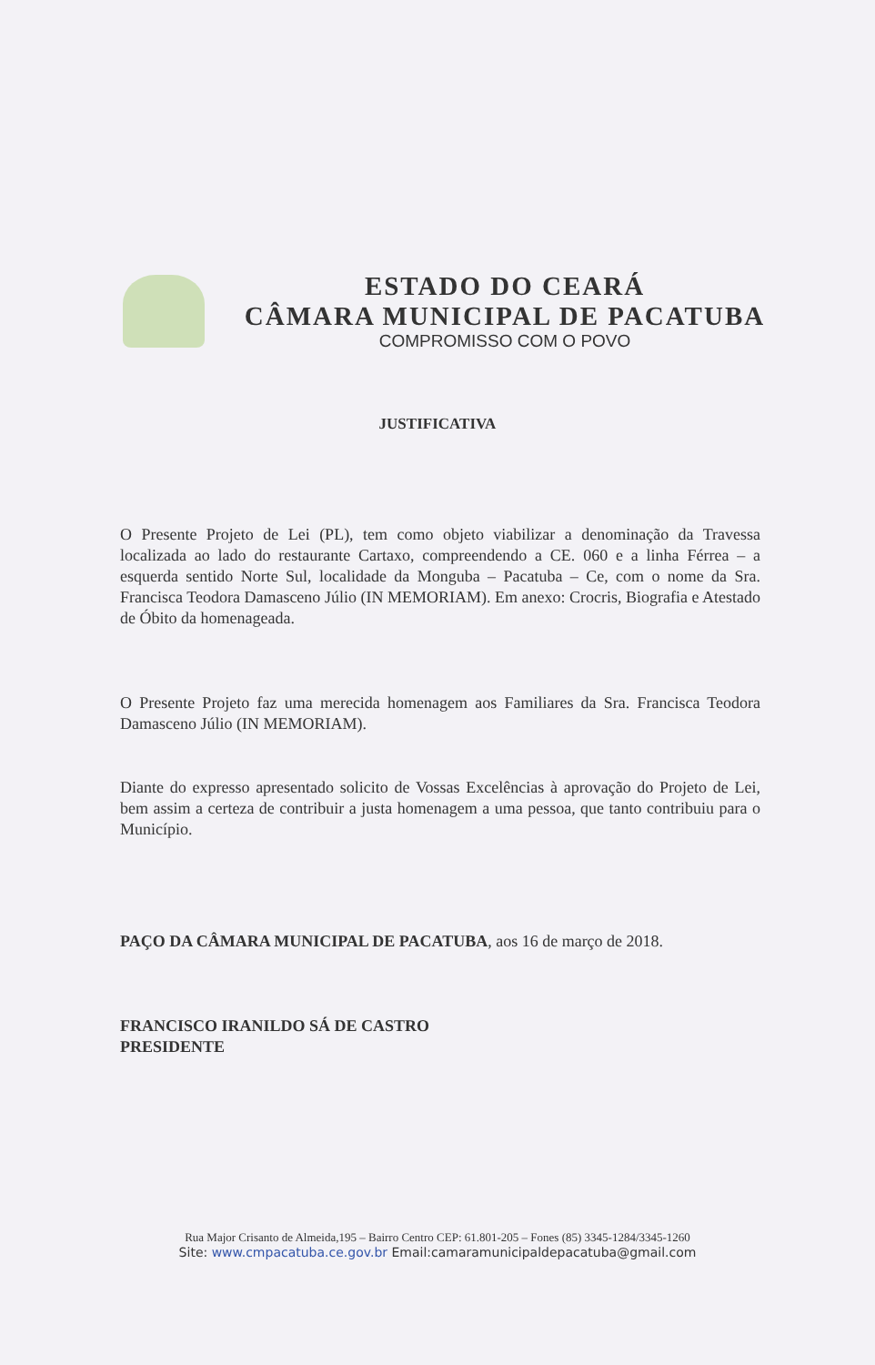ESTADO DO CEARÁ
CÂMARA MUNICIPAL DE PACATUBA
COMPROMISSO COM O POVO
JUSTIFICATIVA
O Presente Projeto de Lei (PL), tem como objeto viabilizar a denominação da Travessa localizada ao lado do restaurante Cartaxo, compreendendo a CE. 060 e a linha Férrea – a esquerda sentido Norte Sul, localidade da Monguba – Pacatuba – Ce, com o nome da Sra. Francisca Teodora Damasceno Júlio (IN MEMORIAM). Em anexo: Crocris, Biografia e Atestado de Óbito da homenageada.
O Presente Projeto faz uma merecida homenagem aos Familiares da Sra. Francisca Teodora Damasceno Júlio (IN MEMORIAM).
Diante do expresso apresentado solicito de Vossas Excelências à aprovação do Projeto de Lei, bem assim a certeza de contribuir a justa homenagem a uma pessoa, que tanto contribuiu para o Município.
PAÇO DA CÂMARA MUNICIPAL DE PACATUBA, aos 16 de março de 2018.
FRANCISCO IRANILDO SÁ DE CASTRO
PRESIDENTE
Rua Major Crisanto de Almeida,195 – Bairro Centro CEP: 61.801-205 – Fones (85) 3345-1284/3345-1260
Site: www.cmpacatuba.ce.gov.br Email:camaramunicipaldepacatuba@gmail.com